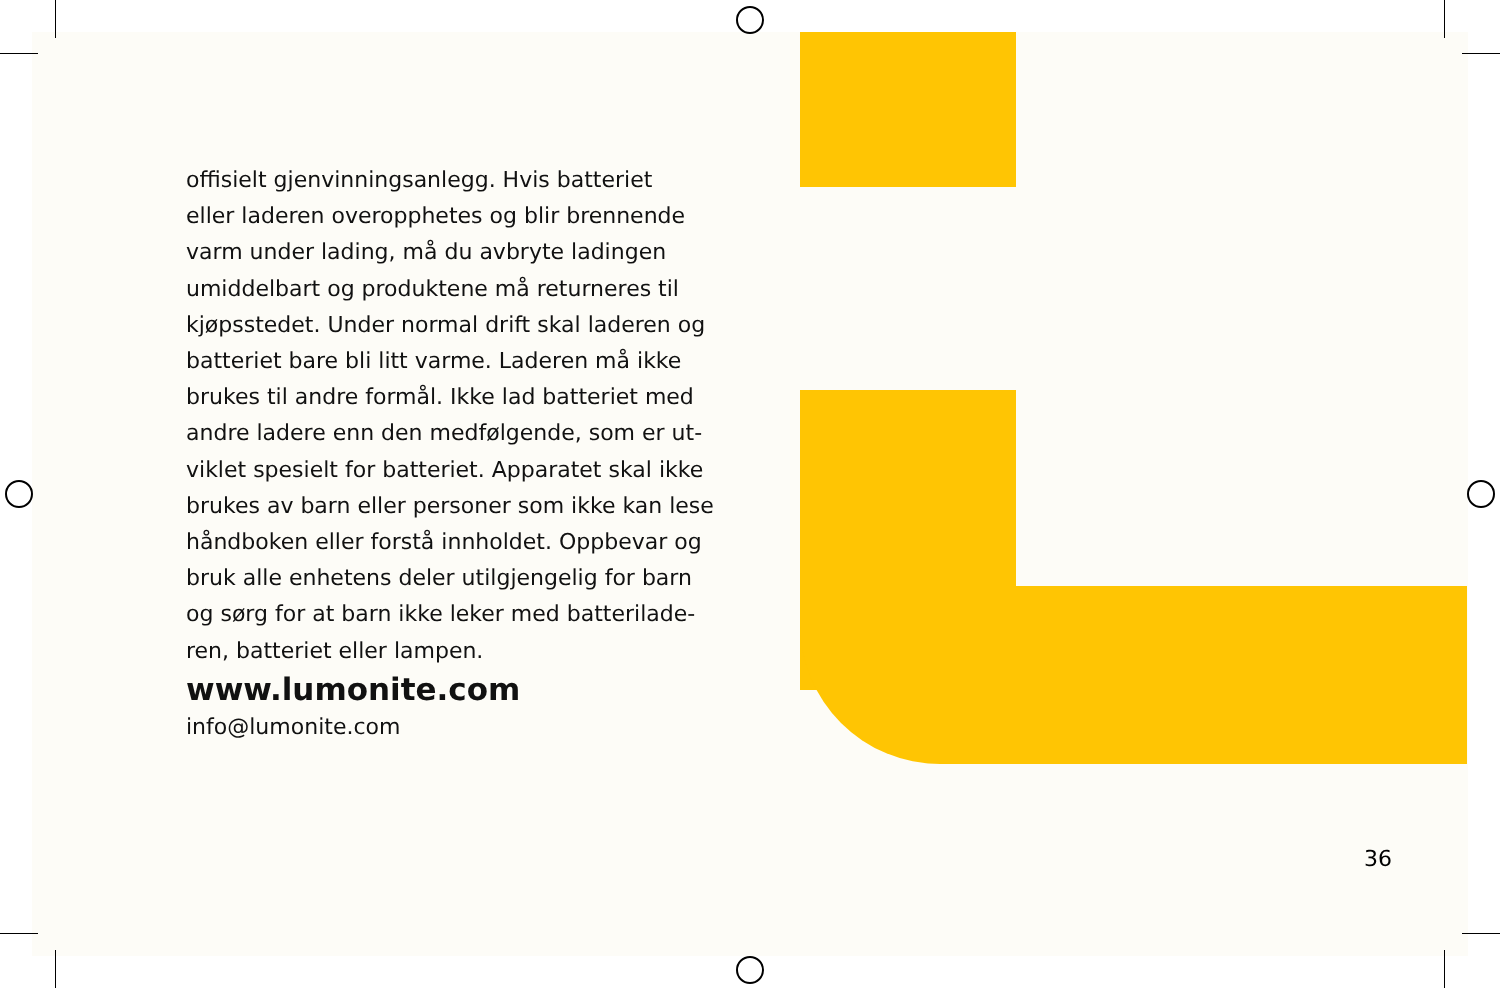offisielt gjenvinningsanlegg. Hvis batteriet
eller laderen overopphetes og blir brennende
varm under lading, må du avbryte ladingen
umiddelbart og produktene må returneres til
kjøpsstedet. Under normal drift skal laderen og
batteriet bare bli litt varme. Laderen må ikke
brukes til andre formål. Ikke lad batteriet med
andre ladere enn den medfølgende, som er ut-
viklet spesielt for batteriet. Apparatet skal ikke
brukes av barn eller personer som ikke kan lese
håndboken eller forstå innholdet. Oppbevar og
bruk alle enhetens deler utilgjengelig for barn
og sørg for at barn ikke leker med batterilade-
ren, batteriet eller lampen.
www.lumonite.com
info@lumonite.com
36